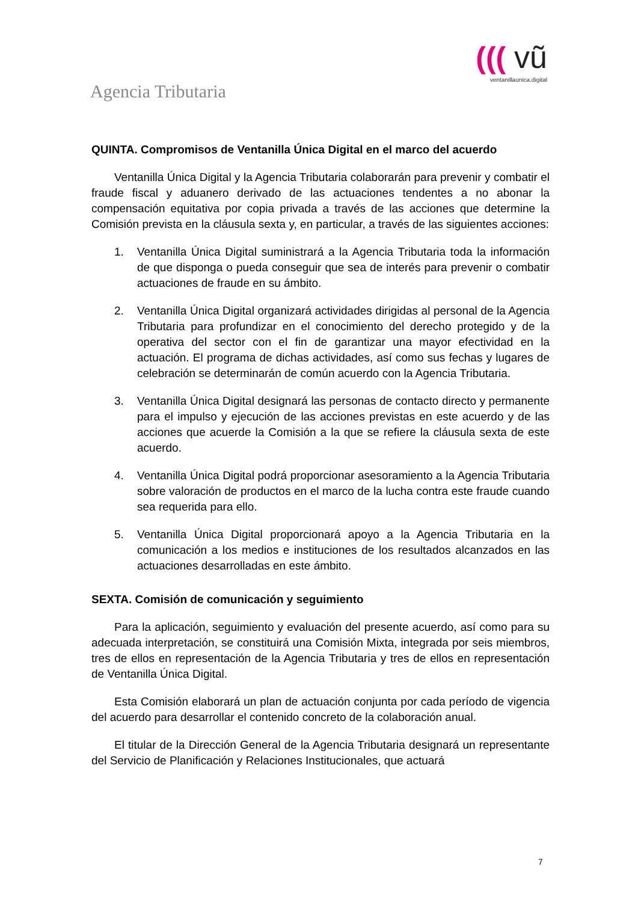Agencia Tributaria
((( vũ
ventanillaunica.digital
QUINTA. Compromisos de Ventanilla Única Digital en el marco del acuerdo
Ventanilla Única Digital y la Agencia Tributaria colaborarán para prevenir y combatir el fraude fiscal y aduanero derivado de las actuaciones tendentes a no abonar la compensación equitativa por copia privada a través de las acciones que determine la Comisión prevista en la cláusula sexta y, en particular, a través de las siguientes acciones:
1. Ventanilla Única Digital suministrará a la Agencia Tributaria toda la información de que disponga o pueda conseguir que sea de interés para prevenir o combatir actuaciones de fraude en su ámbito.
2. Ventanilla Única Digital organizará actividades dirigidas al personal de la Agencia Tributaria para profundizar en el conocimiento del derecho protegido y de la operativa del sector con el fin de garantizar una mayor efectividad en la actuación. El programa de dichas actividades, así como sus fechas y lugares de celebración se determinarán de común acuerdo con la Agencia Tributaria.
3. Ventanilla Única Digital designará las personas de contacto directo y permanente para el impulso y ejecución de las acciones previstas en este acuerdo y de las acciones que acuerde la Comisión a la que se refiere la cláusula sexta de este acuerdo.
4. Ventanilla Única Digital podrá proporcionar asesoramiento a la Agencia Tributaria sobre valoración de productos en el marco de la lucha contra este fraude cuando sea requerida para ello.
5. Ventanilla Única Digital proporcionará apoyo a la Agencia Tributaria en la comunicación a los medios e instituciones de los resultados alcanzados en las actuaciones desarrolladas en este ámbito.
SEXTA. Comisión de comunicación y seguimiento
Para la aplicación, seguimiento y evaluación del presente acuerdo, así como para su adecuada interpretación, se constituirá una Comisión Mixta, integrada por seis miembros, tres de ellos en representación de la Agencia Tributaria y tres de ellos en representación de Ventanilla Única Digital.
Esta Comisión elaborará un plan de actuación conjunta por cada período de vigencia del acuerdo para desarrollar el contenido concreto de la colaboración anual.
El titular de la Dirección General de la Agencia Tributaria designará un representante del Servicio de Planificación y Relaciones Institucionales, que actuará
7